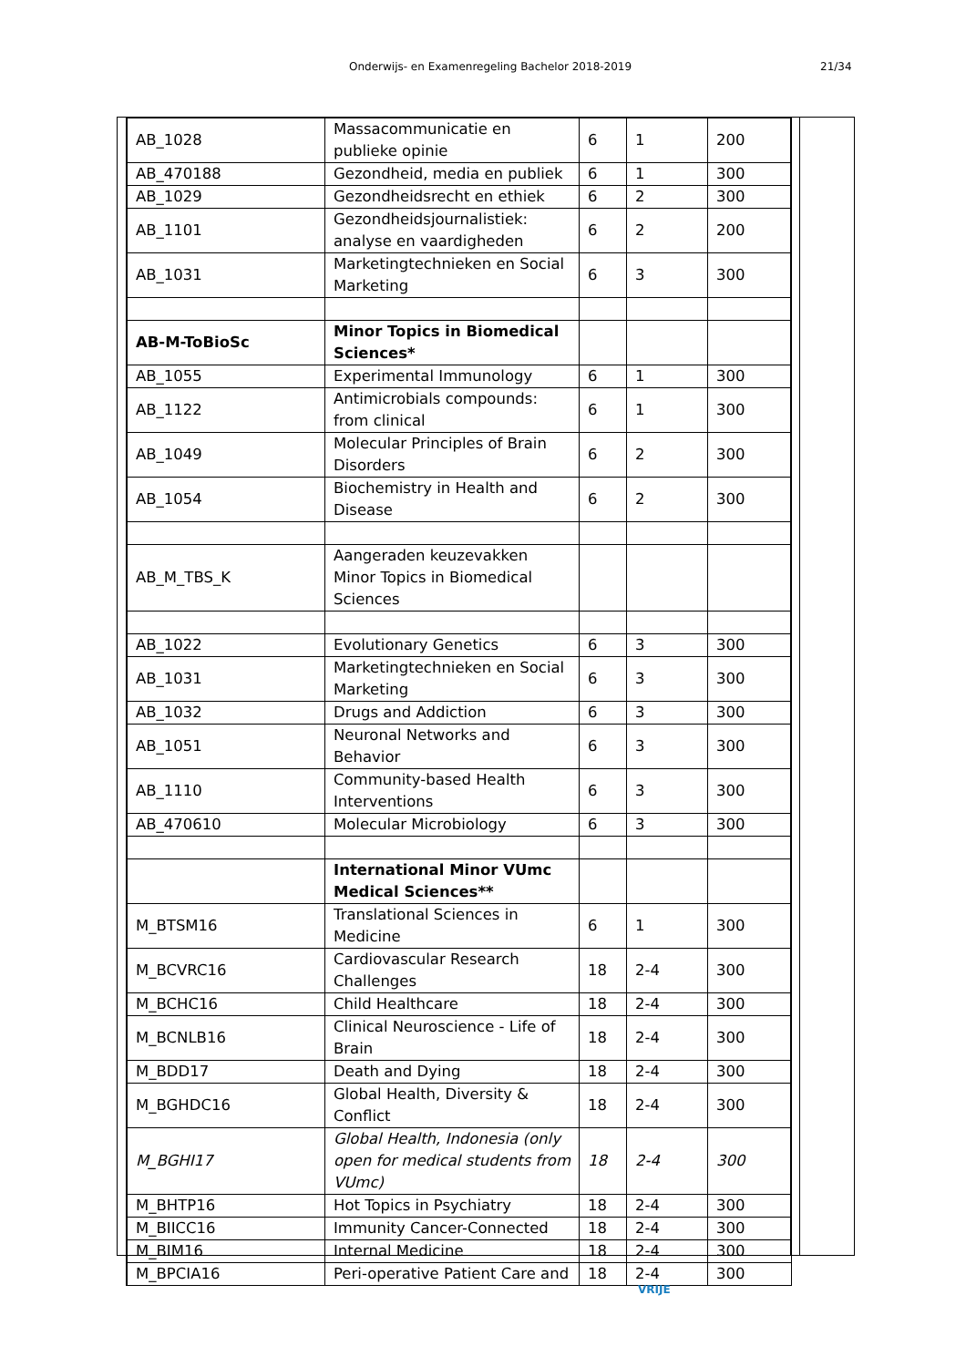Onderwijs- en Examenregeling Bachelor 2018-2019 21/34
| AB_1028 | Massacommunicatie en publieke opinie | 6 | 1 | 200 |
| AB_470188 | Gezondheid, media en publiek | 6 | 1 | 300 |
| AB_1029 | Gezondheidsrecht en ethiek | 6 | 2 | 300 |
| AB_1101 | Gezondheidsjournalistiek: analyse en vaardigheden | 6 | 2 | 200 |
| AB_1031 | Marketingtechnieken en Social Marketing | 6 | 3 | 300 |
| AB-M-ToBioSc | Minor Topics in Biomedical Sciences* | | | |
| AB_1055 | Experimental Immunology | 6 | 1 | 300 |
| AB_1122 | Antimicrobials compounds: from clinical | 6 | 1 | 300 |
| AB_1049 | Molecular Principles of Brain Disorders | 6 | 2 | 300 |
| AB_1054 | Biochemistry in Health and Disease | 6 | 2 | 300 |
| AB_M_TBS_K | Aangeraden keuzevakken Minor Topics in Biomedical Sciences | | | |
| AB_1022 | Evolutionary Genetics | 6 | 3 | 300 |
| AB_1031 | Marketingtechnieken en Social Marketing | 6 | 3 | 300 |
| AB_1032 | Drugs and Addiction | 6 | 3 | 300 |
| AB_1051 | Neuronal Networks and Behavior | 6 | 3 | 300 |
| AB_1110 | Community-based Health Interventions | 6 | 3 | 300 |
| AB_470610 | Molecular Microbiology | 6 | 3 | 300 |
| | International Minor VUmc Medical Sciences** | | | |
| M_BTSM16 | Translational Sciences in Medicine | 6 | 1 | 300 |
| M_BCVRC16 | Cardiovascular Research Challenges | 18 | 2-4 | 300 |
| M_BCHC16 | Child Healthcare | 18 | 2-4 | 300 |
| M_BCNLB16 | Clinical Neuroscience - Life of Brain | 18 | 2-4 | 300 |
| M_BDD17 | Death and Dying | 18 | 2-4 | 300 |
| M_BGHDC16 | Global Health, Diversity & Conflict | 18 | 2-4 | 300 |
| M_BGHI17 | Global Health, Indonesia (only open for medical students from VUmc) | 18 | 2-4 | 300 |
| M_BHTP16 | Hot Topics in Psychiatry | 18 | 2-4 | 300 |
| M_BIICC16 | Immunity Cancer-Connected | 18 | 2-4 | 300 |
| M_BIM16 | Internal Medicine | 18 | 2-4 | 300 |
| M_BPCIA16 | Peri-operative Patient Care and | 18 | 2-4 | 300 |
VRIJE